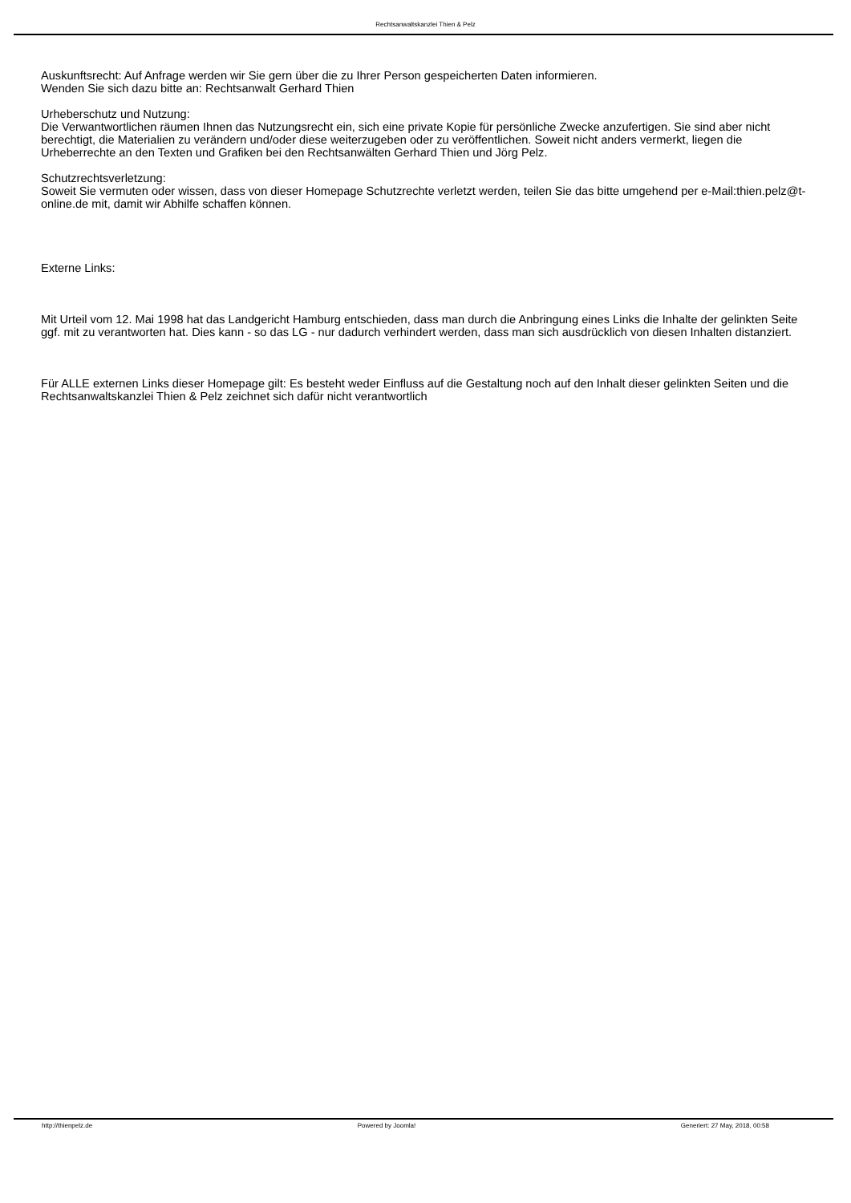Rechtsanwaltskanzlei Thien & Pelz
Auskunftsrecht: Auf Anfrage werden wir Sie gern über die zu Ihrer Person gespeicherten Daten informieren.
Wenden Sie sich dazu bitte an: Rechtsanwalt Gerhard Thien
Urheberschutz und Nutzung:
Die Verwantwortlichen räumen Ihnen das Nutzungsrecht ein, sich eine private Kopie für persönliche Zwecke anzufertigen. Sie sind aber nicht berechtigt, die Materialien zu verändern und/oder diese weiterzugeben oder zu veröffentlichen. Soweit nicht anders vermerkt, liegen die Urheberrechte an den Texten und Grafiken bei den Rechtsanwälten Gerhard Thien und Jörg Pelz.
Schutzrechtsverletzung:
Soweit Sie vermuten oder wissen, dass von dieser Homepage Schutzrechte verletzt werden, teilen Sie das bitte umgehend per e-Mail:thien.pelz@t-online.de mit, damit wir Abhilfe schaffen können.
Externe Links:
Mit Urteil vom 12. Mai 1998 hat das Landgericht Hamburg entschieden, dass man durch die Anbringung eines Links die Inhalte der gelinkten Seite ggf. mit zu verantworten hat. Dies kann - so das LG - nur dadurch verhindert werden, dass man sich ausdrücklich von diesen Inhalten distanziert.
Für ALLE externen Links dieser Homepage gilt: Es besteht weder Einfluss auf die Gestaltung noch auf den Inhalt dieser gelinkten Seiten und die Rechtsanwaltskanzlei Thien & Pelz zeichnet sich dafür nicht verantwortlich
http://thienpelz.de Powered by Joomla! Generiert: 27 May, 2018, 00:58